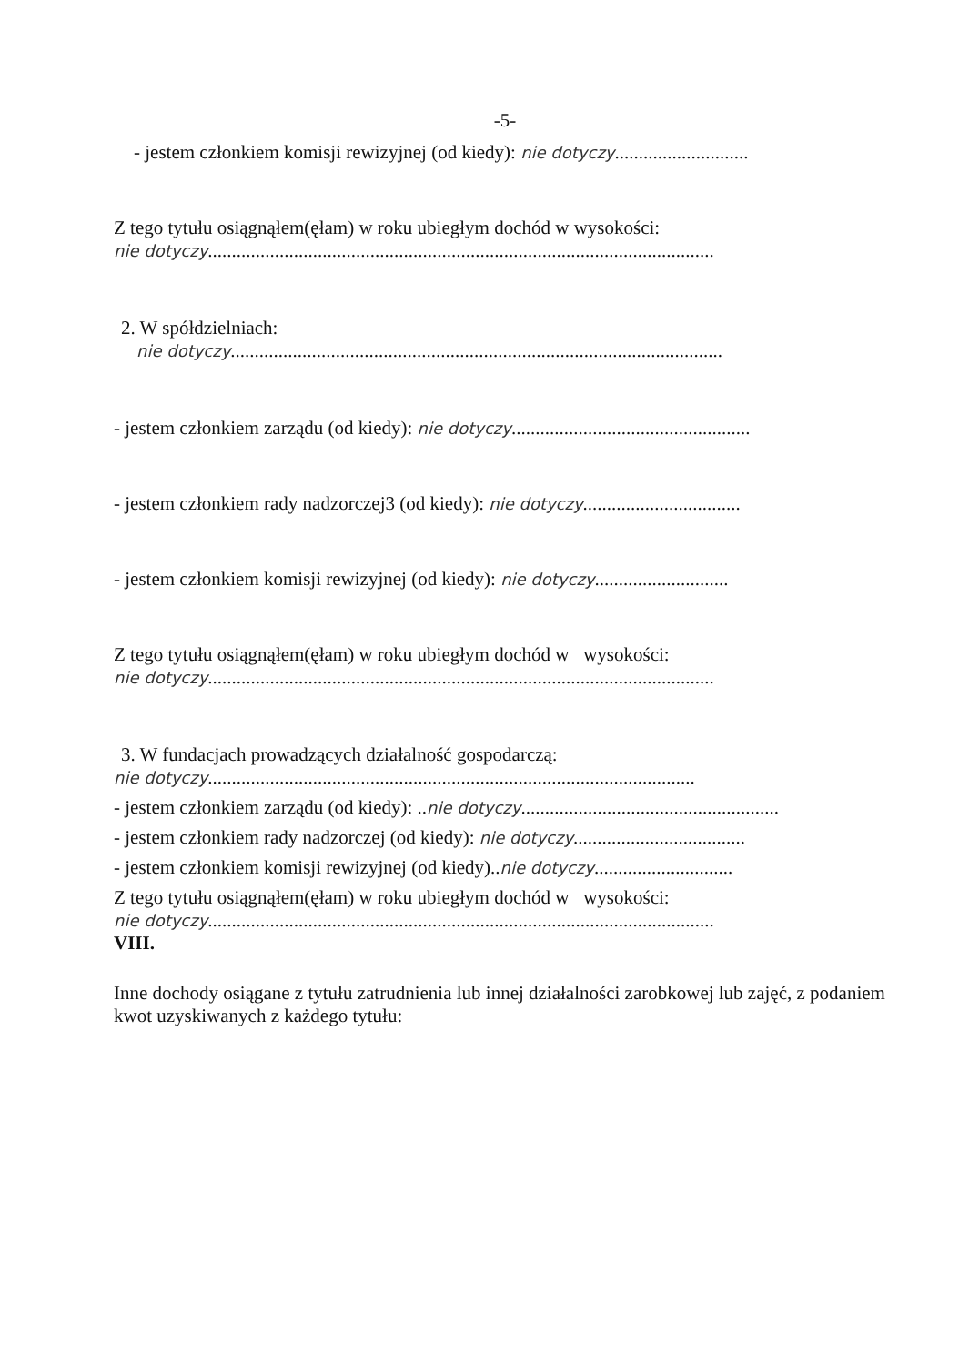-5-
- jestem członkiem komisji rewizyjnej (od kiedy): nie dotyczy............................
Z tego tytułu osiągnąłem(ęłam) w roku ubiegłym dochód w wysokości:
nie dotyczy..........................................................................................................
2. W spółdzielniach:
nie dotyczy.......................................................................................................
- jestem członkiem zarządu (od kiedy): nie dotyczy..................................................
- jestem członkiem rady nadzorczej3 (od kiedy): nie dotyczy.................................
- jestem członkiem komisji rewizyjnej (od kiedy): nie dotyczy............................
Z tego tytułu osiągnąłem(ęłam) w roku ubiegłym dochód w wysokości:
nie dotyczy..........................................................................................................
3. W fundacjach prowadzących działalność gospodarczą:
nie dotyczy......................................................................................................
- jestem członkiem zarządu (od kiedy): ..nie dotyczy......................................................
- jestem członkiem rady nadzorczej (od kiedy): nie dotyczy....................................
- jestem członkiem komisji rewizyjnej (od kiedy)..nie dotyczy.............................
Z tego tytułu osiągnąłem(ęłam) w roku ubiegłym dochód w wysokości:
nie dotyczy..........................................................................................................
VIII.
Inne dochody osiągane z tytułu zatrudnienia lub innej działalności zarobkowej lub zajęć, z podaniem kwot uzyskiwanych z każdego tytułu: